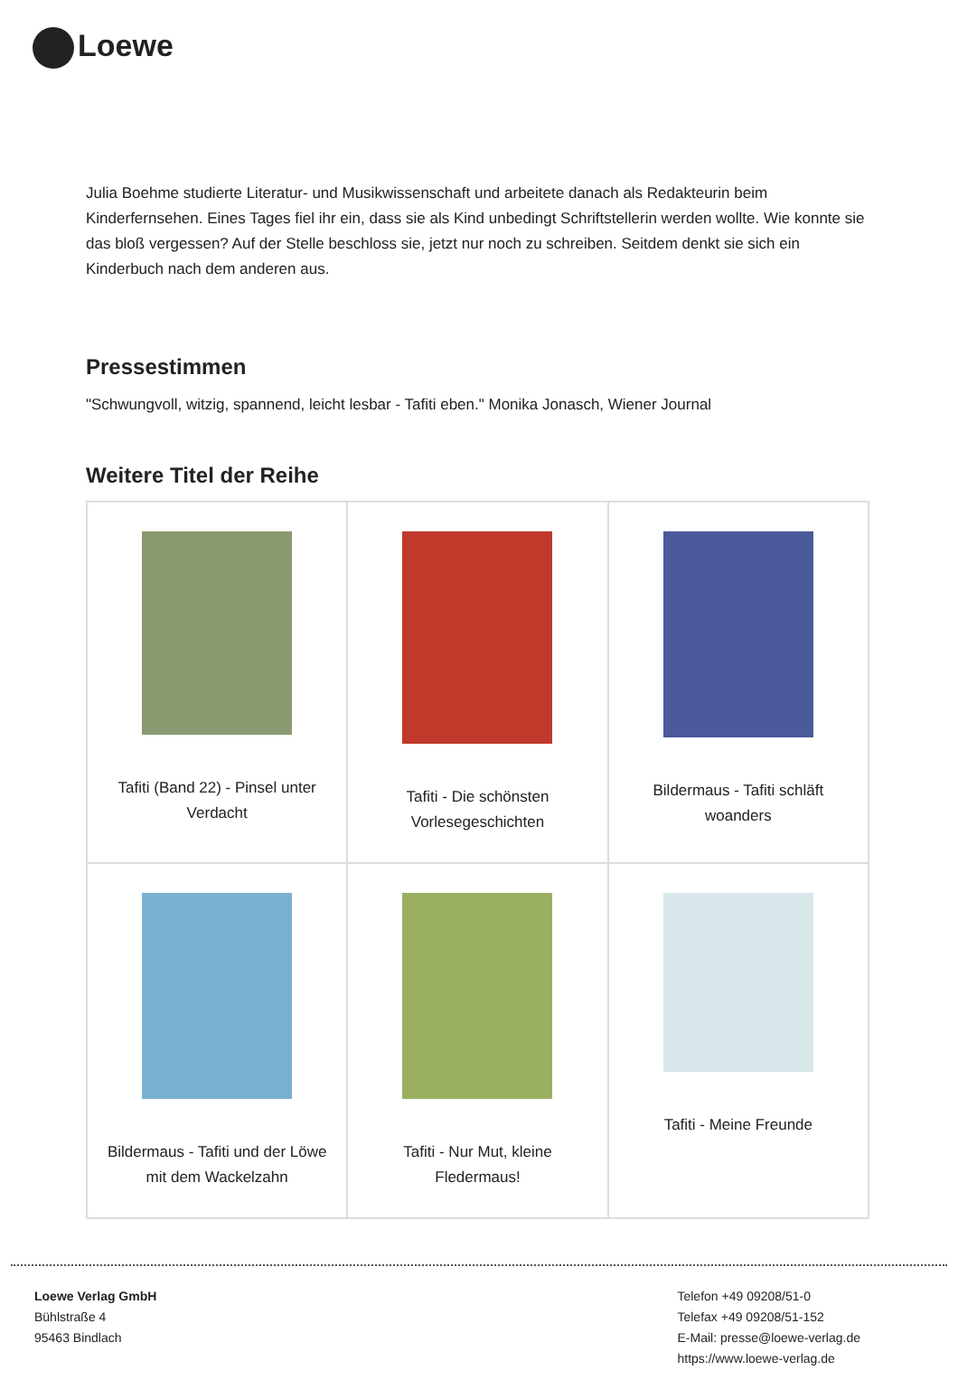Loewe
Julia Boehme studierte Literatur- und Musikwissenschaft und arbeitete danach als Redakteurin beim Kinderfernsehen. Eines Tages fiel ihr ein, dass sie als Kind unbedingt Schriftstellerin werden wollte. Wie konnte sie das bloß vergessen? Auf der Stelle beschloss sie, jetzt nur noch zu schreiben. Seitdem denkt sie sich ein Kinderbuch nach dem anderen aus.
Pressestimmen
"Schwungvoll, witzig, spannend, leicht lesbar - Tafiti eben." Monika Jonasch, Wiener Journal
Weitere Titel der Reihe
| Tafiti (Band 22) - Pinsel unter Verdacht | Tafiti - Die schönsten Vorlesegeschichten | Bildermaus - Tafiti schläft woanders |
| Bildermaus - Tafiti und der Löwe mit dem Wackelzahn | Tafiti - Nur Mut, kleine Fledermaus! | Tafiti - Meine Freunde |
Loewe Verlag GmbH
Bühlstraße 4
95463 Bindlach
Telefon +49 09208/51-0
Telefax +49 09208/51-152
E-Mail: presse@loewe-verlag.de
https://www.loewe-verlag.de